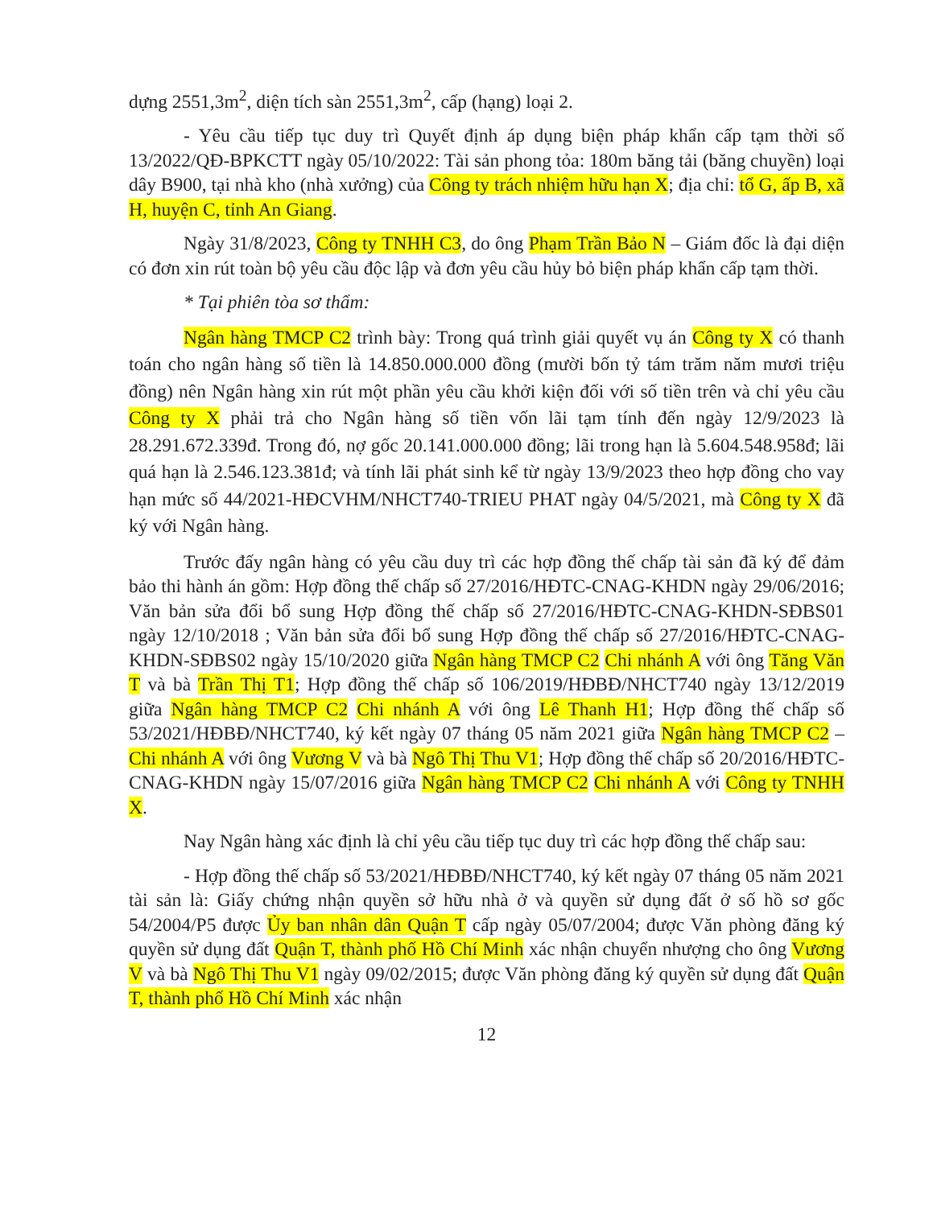dựng 2551,3m<sup>2</sup>, diện tích sàn 2551,3m<sup>2</sup>, cấp (hạng) loại 2.
- Yêu cầu tiếp tục duy trì Quyết định áp dụng biện pháp khẩn cấp tạm thời số 13/2022/QĐ-BPKCTT ngày 05/10/2022: Tài sản phong tỏa: 180m băng tải (băng chuyền) loại dây B900, tại nhà kho (nhà xưởng) của Công ty trách nhiệm hữu hạn X; địa chỉ: tổ G, ấp B, xã H, huyện C, tỉnh An Giang.
Ngày 31/8/2023, Công ty TNHH C3, do ông Phạm Trần Bảo N – Giám đốc là đại diện có đơn xin rút toàn bộ yêu cầu độc lập và đơn yêu cầu hủy bỏ biện pháp khẩn cấp tạm thời.
* Tại phiên tòa sơ thẩm:
Ngân hàng TMCP C2 trình bày: Trong quá trình giải quyết vụ án Công ty X có thanh toán cho ngân hàng số tiền là 14.850.000.000 đồng (mười bốn tỷ tám trăm năm mươi triệu đồng) nên Ngân hàng xin rút một phần yêu cầu khởi kiện đối với số tiền trên và chỉ yêu cầu Công ty X phải trả cho Ngân hàng số tiền vốn lãi tạm tính đến ngày 12/9/2023 là 28.291.672.339đ. Trong đó, nợ gốc 20.141.000.000 đồng; lãi trong hạn là 5.604.548.958đ; lãi quá hạn là 2.546.123.381đ; và tính lãi phát sinh kể từ ngày 13/9/2023 theo hợp đồng cho vay hạn mức số 44/2021-HĐCVHM/NHCT740-TRIEU PHAT ngày 04/5/2021, mà Công ty X đã ký với Ngân hàng.
Trước đấy ngân hàng có yêu cầu duy trì các hợp đồng thế chấp tài sản đã ký để đảm bảo thi hành án gồm: Hợp đồng thế chấp số 27/2016/HĐTC-CNAG-KHDN ngày 29/06/2016; Văn bản sửa đổi bổ sung Hợp đồng thế chấp số 27/2016/HĐTC-CNAG-KHDN-SĐBS01 ngày 12/10/2018 ; Văn bản sửa đổi bổ sung Hợp đồng thế chấp số 27/2016/HĐTC-CNAG-KHDN-SĐBS02 ngày 15/10/2020 giữa Ngân hàng TMCP C2 Chi nhánh A với ông Tăng Văn T và bà Trần Thị T1; Hợp đồng thế chấp số 106/2019/HĐBĐ/NHCT740 ngày 13/12/2019 giữa Ngân hàng TMCP C2 Chi nhánh A với ông Lê Thanh H1; Hợp đồng thế chấp số 53/2021/HĐBĐ/NHCT740, ký kết ngày 07 tháng 05 năm 2021 giữa Ngân hàng TMCP C2 – Chi nhánh A với ông Vương V và bà Ngô Thị Thu V1; Hợp đồng thế chấp số 20/2016/HĐTC-CNAG-KHDN ngày 15/07/2016 giữa Ngân hàng TMCP C2 Chi nhánh A với Công ty TNHH X.
Nay Ngân hàng xác định là chỉ yêu cầu tiếp tục duy trì các hợp đồng thế chấp sau:
- Hợp đồng thế chấp số 53/2021/HĐBĐ/NHCT740, ký kết ngày 07 tháng 05 năm 2021 tài sản là: Giấy chứng nhận quyền sở hữu nhà ở và quyền sử dụng đất ở số hồ sơ gốc 54/2004/P5 được Ủy ban nhân dân Quận T cấp ngày 05/07/2004; được Văn phòng đăng ký quyền sử dụng đất Quận T, thành phố Hồ Chí Minh xác nhận chuyển nhượng cho ông Vương V và bà Ngô Thị Thu V1 ngày 09/02/2015; được Văn phòng đăng ký quyền sử dụng đất Quận T, thành phố Hồ Chí Minh xác nhận
12